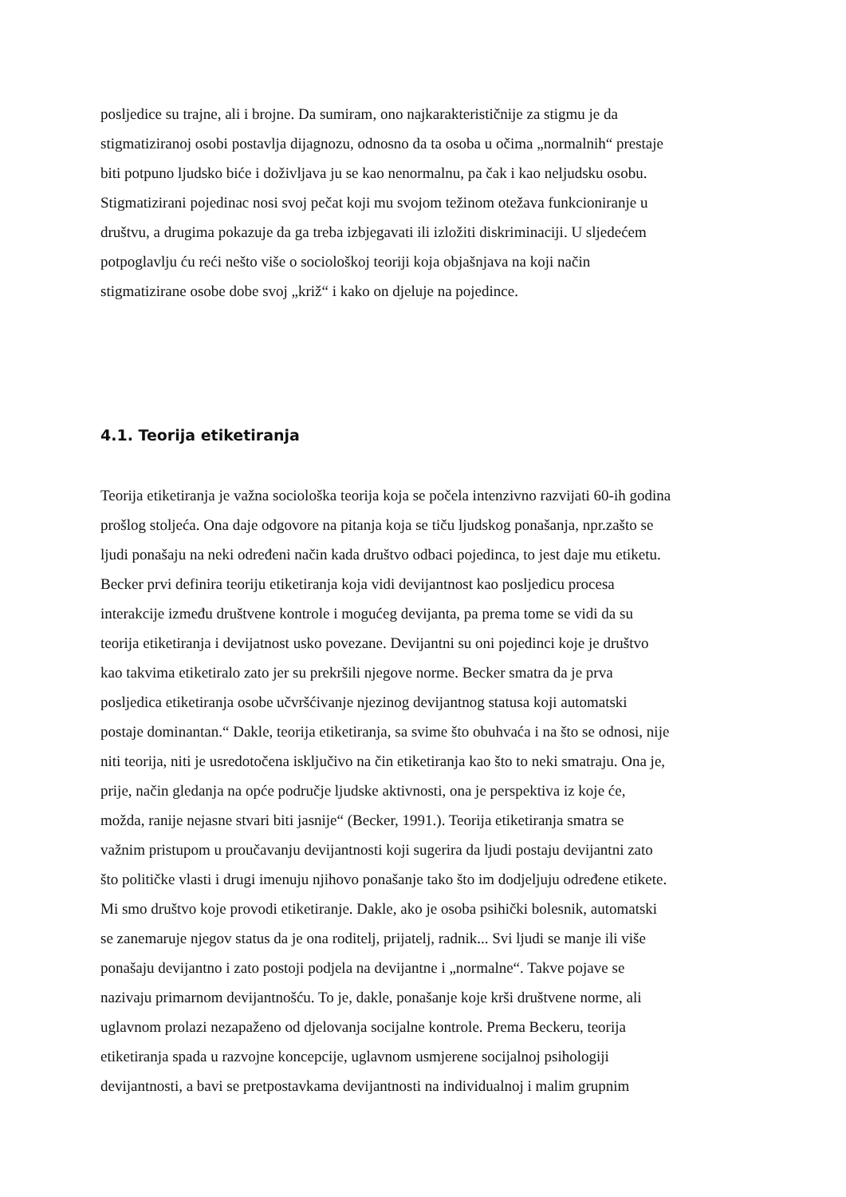posljedice su trajne, ali i brojne. Da sumiram, ono najkarakterističnije za stigmu je da
stigmatiziranoj osobi postavlja dijagnozu, odnosno da ta osoba u očima „normalnih“ prestaje
biti potpuno ljudsko biće i doživljava ju se kao nenormalnu, pa čak i kao neljudsku osobu.
Stigmatizirani pojedinac nosi svoj pečat koji mu svojom težinom otežava funkcioniranje u
društvu, a drugima pokazuje da ga treba izbjegavati ili izložiti diskriminaciji. U sljedećem
potpoglavlju ću reći nešto više o sociološkoj teoriji koja objašnjava na koji način
stigmatizirane osobe dobe svoj „križ“ i kako on djeluje na pojedince.
4.1. Teorija etiketiranja
Teorija etiketiranja je važna sociološka teorija koja se počela intenzivno razvijati 60-ih godina
prošlog stoljeća. Ona daje odgovore na pitanja koja se tiču ljudskog ponašanja, npr.zašto se
ljudi ponašaju na neki određeni način kada društvo odbaci pojedinca, to jest daje mu etiketu.
Becker prvi definira teoriju etiketiranja koja vidi devijantnost kao posljedicu procesa
interakcije između društvene kontrole i mogućeg devijanta, pa prema tome se vidi da su
teorija etiketiranja i devijatnost usko povezane. Devijantni su oni pojedinci koje je društvo
kao takvima etiketiralo zato jer su prekršili njegove norme. Becker smatra da je prva
posljedica etiketiranja osobe učvršćivanje njezinog devijantnog statusa koji automatski
postaje dominantan.“ Dakle, teorija etiketiranja, sa svime što obuhvaća i na što se odnosi, nije
niti teorija, niti je usredotočena isključivo na čin etiketiranja kao što to neki smatraju. Ona je,
prije, način gledanja na opće područje ljudske aktivnosti, ona je perspektiva iz koje će,
možda, ranije nejasne stvari biti jasnije“ (Becker, 1991.). Teorija etiketiranja smatra se
važnim pristupom u proučavanju devijantnosti koji sugerira da ljudi postaju devijantni zato
što političke vlasti i drugi imenuju njihovo ponašanje tako što im dodjeljuju određene etikete.
Mi smo društvo koje provodi etiketiranje. Dakle, ako je osoba psihički bolesnik, automatski
se zanemaruje njegov status da je ona roditelj, prijatelj, radnik... Svi ljudi se manje ili više
ponašaju devijantno i zato postoji podjela na devijantne i „normalne“. Takve pojave se
nazivaju primarnom devijantnošću. To je, dakle, ponašanje koje krši društvene norme, ali
uglavnom prolazi nezapaženo od djelovanja socijalne kontrole. Prema Beckeru, teorija
etiketiranja spada u razvojne koncepcije, uglavnom usmjerene socijalnoj psihologiji
devijantnosti, a bavi se pretpostavkama devijantnosti na individualnoj i malim grupnim